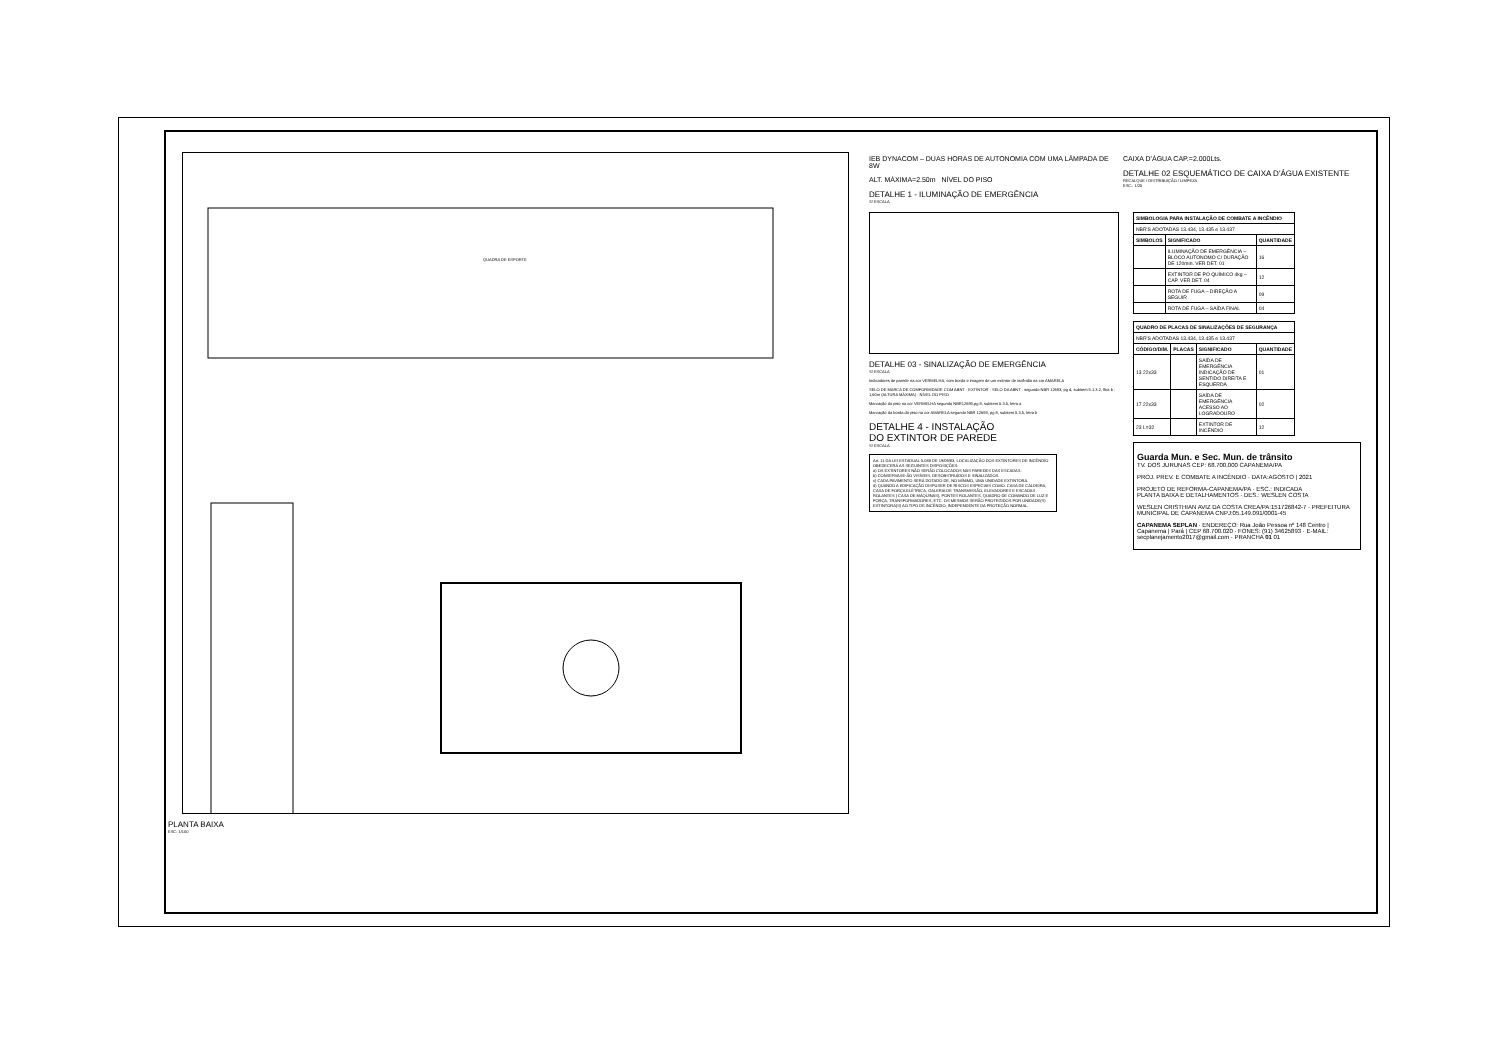QUADRA DE ESPORTE
PLANTA BAIXA
ESC: 1/100
IEB DYNACOM – DUAS HORAS DE AUTONOMIA COM UMA LÂMPADA DE 8W
ALT. MÁXIMA=2.50m NÍVEL DO PISO
DETALHE 1 - ILUMINAÇÃO DE EMERGÊNCIA
S/ ESCALA
CAIXA D'ÁGUA CAP.=2.000Lts.
DETALHE 02 ESQUEMÁTICO DE CAIXA D'ÁGUA EXISTENTE
RECALQUE / DISTRIBUIÇÃO / LIMPEZA
ESC.: 1/25
DETALHE 03 - SINALIZAÇÃO DE EMERGÊNCIA
S/ ESCALA
Indicadores de parede na cor VERMELHA, com borda e imagem de um extintor de incêndio na cor AMARELA
SELO DE MARCA DE COMFORMIDADE COM ABNT · EXTINTOR · SELO DA ABNT · segundo NBR 12693, pg 4, subitem 5.1.3.2, lltra b · 1,60m (ALTURA MÁXIMA) · NÍVEL DO PISO
Marcação do piso na cor VERMELHA segundo NBR12693,pg 8, subitem 5.3.5, letra a
Marcação da borda do piso na cor AMARELA segundo NBR 12693, pg 8, subitem 5.3.5, letra b
DETALHE 4 - INSTALAÇÃO
DO EXTINTOR DE PAREDE
S/ ESCALA
Art. 11 DA LEI ESTADUAL 5.088 DE 19/09/83, LOCALIZAÇÃO DOS EXTINTORES DE INCÊNDIO OBEDECERÁ AS SEGUINTES DISPOSIÇÕES:
a) OS EXTINTORES NÃO SERÃO COLOCADOS NAS PAREDES DAS ESCADAS.
b) CONSERVASE-ÃO VISÍVEIS, DESOBSTRUÍDOS E SINALIZADOS.
c) CADA PAVIMENTO SERÁ DOTADO DE, NO MÍNIMO, UMA UNIDADE EXTINTORA.
d) QUANDO A EDIFICAÇÃO DISPUSER DE RISCOS ESPECIAIS COMO: CASA DE CALDEIRA, CASA DE FORÇA ELÉTRICA, GALERIA DE TRANSMISSÃO, ELEVADORES E ESCADAS ROLANTES ( CASA DE MÁQUINAS), PONTES ROLANTES, QUADRO DE COMANDO DE LUZ E FORÇA, TRANSFORMADORES, ETC. OS MESMOS SERÃO PROTEGIDOS POR UNIDADE(S) EXTINTORA(S) AO TIPO DE INCÊNDIO, INDEPENDENTE DA PROTEÇÃO NORMAL.
| SIMBOLOGIA PARA INSTALAÇÃO DE COMBATE A INCÊNDIO | | |
| --- | --- | --- |
| NBR'S ADOTADAS 13.434, 13.435 e 13.437 | | |
| SIMBOLOS | SIGNIFICADO | QUANTIDADE |
| | ILUMINAÇÃO DE EMERGÊNCIA – BLOCO AUTONOMO C/ DURAÇÃO DE 120min. VER DET. 01 | 16 |
| | EXTINTOR DE PÓ QUÍMICO 4kg – CAP. VER DET. 04 | 12 |
| | ROTA DE FUGA – DIREÇÃO A SEGUIR | 09 |
| | ROTA DE FUGA – SAÍDA FINAL | 04 |
| QUADRO DE PLACAS DE SINALIZAÇÕES DE SEGURANÇA | | | |
| --- | --- | --- | --- |
| NBR'S ADOTADAS 13.434, 13.435 e 13.437 | | | |
| CÓDIGO/DIM. | PLACAS | SIGNIFICADO | QUANTIDADE |
| 13 22x33 | | SAÍDA DE EMERGÊNCIA INDICAÇÃO DE SENTIDO DIREITA E ESQUERDA | 01 |
| 17 22x33 | | SAÍDA DE EMERGÊNCIA ACESSO AO LOGRADOURO | 02 |
| 23 L=32 | | EXTINTOR DE INCÊNDIO | 12 |
Guarda Mun. e Sec. Mun. de trânsito
TV. DOS JURUNAS CEP: 68.700.000 CAPANEMA/PA
PROJ. PREV. E COMBATE A INCÊNDIO · DATA:AGOSTO | 2021
PROJETO DE REFORMA-CAPANEMA/PA · ESC.: INDICADA
PLANTA BAIXA E DETALHAMENTOS · DES.: WESLEN COSTA
WESLEN CRISTHIAN AVIZ DA COSTA CREA/PA:151726842-7 · PREFEITURA MUNICIPAL DE CAPANEMA CNPJ:05.149.091/0001-45
CAPANEMA SEPLAN · ENDEREÇO: Rua João Pessoa nº 148 Centro | Capanema | Pará | CEP 68.700.020 · FONES: (91) 34625893 · E-MAIL: secplanejamento2017@gmail.com · PRANCHA 01 01